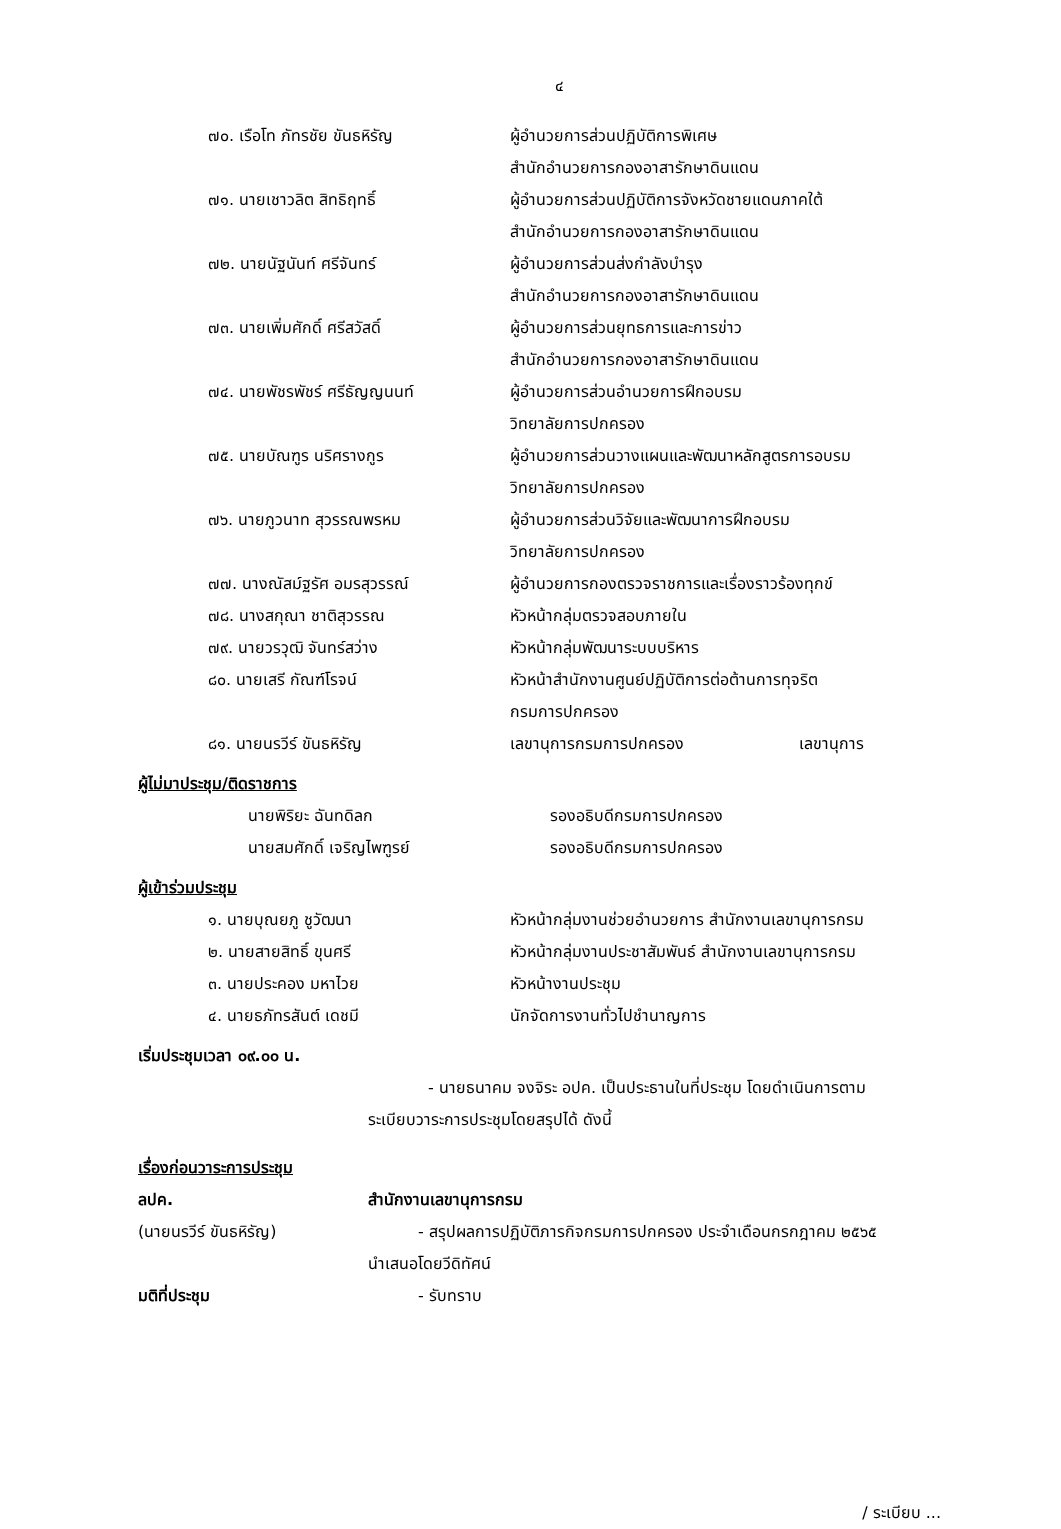๔
| ๗๐. เรือโท ภัทรชัย ขันธหิรัญ | ผู้อำนวยการส่วนปฏิบัติการพิเศษ สำนักอำนวยการกองอาสารักษาดินแดน |
| ๗๑. นายเชาวลิต สิทธิฤทธิ์ | ผู้อำนวยการส่วนปฏิบัติการจังหวัดชายแดนภาคใต้ สำนักอำนวยการกองอาสารักษาดินแดน |
| ๗๒. นายนัฐนันท์ ศรีจันทร์ | ผู้อำนวยการส่วนส่งกำลังบำรุง สำนักอำนวยการกองอาสารักษาดินแดน |
| ๗๓. นายเพิ่มศักดิ์ ศรีสวัสดิ์ | ผู้อำนวยการส่วนยุทธการและการข่าว สำนักอำนวยการกองอาสารักษาดินแดน |
| ๗๔. นายพัชรพัชร์ ศรีธัญญนนท์ | ผู้อำนวยการส่วนอำนวยการฝึกอบรม วิทยาลัยการปกครอง |
| ๗๕. นายบัณฑูร นริศรางกูร | ผู้อำนวยการส่วนวางแผนและพัฒนาหลักสูตรการอบรม วิทยาลัยการปกครอง |
| ๗๖. นายภูวนาท สุวรรณพรหม | ผู้อำนวยการส่วนวิจัยและพัฒนาการฝึกอบรม วิทยาลัยการปกครอง |
| ๗๗. นางณัสม์ฐรัศ อมรสุวรรณ์ | ผู้อำนวยการกองตรวจราชการและเรื่องราวร้องทุกข์ |
| ๗๘. นางสกุณา ชาติสุวรรณ | หัวหน้ากลุ่มตรวจสอบภายใน |
| ๗๙. นายวรวุฒิ จันทร์สว่าง | หัวหน้ากลุ่มพัฒนาระบบบริหาร |
| ๘๐. นายเสรี กัณฑ์โรจน์ | หัวหน้าสำนักงานศูนย์ปฏิบัติการต่อต้านการทุจริต กรมการปกครอง |
| ๘๑. นายนรวีร์ ขันธหิรัญ | เลขานุการกรมการปกครอง เลขานุการ |
ผู้ไม่มาประชุม/ติดราชการ
| นายพิริยะ ฉันทดิลก | รองอธิบดีกรมการปกครอง |
| นายสมศักดิ์ เจริญไพฑูรย์ | รองอธิบดีกรมการปกครอง |
ผู้เข้าร่วมประชุม
| ๑. นายบุณยภู ชูวัฒนา | หัวหน้ากลุ่มงานช่วยอำนวยการ สำนักงานเลขานุการกรม |
| ๒. นายสายสิทธิ์ ขุนศรี | หัวหน้ากลุ่มงานประชาสัมพันธ์ สำนักงานเลขานุการกรม |
| ๓. นายประคอง มหาไวย | หัวหน้างานประชุม |
| ๔. นายธภัทรสันต์ เดชมี | นักจัดการงานทั่วไปชำนาญการ |
เริ่มประชุมเวลา ๐๙.๐๐ น.
- นายธนาคม จงจิระ อปค. เป็นประธานในที่ประชุม โดยดำเนินการตาม
ระเบียบวาระการประชุมโดยสรุปได้ ดังนี้
เรื่องก่อนวาระการประชุม
| ลปค. | สำนักงานเลขานุการกรม |
| (นายนรวีร์ ขันธหิรัญ) | - สรุปผลการปฏิบัติภารกิจกรมการปกครอง ประจำเดือนกรกฎาคม ๒๕๖๕ นำเสนอโดยวีดิทัศน์ |
| มติที่ประชุม | - รับทราบ |
/ ระเบียบ ...